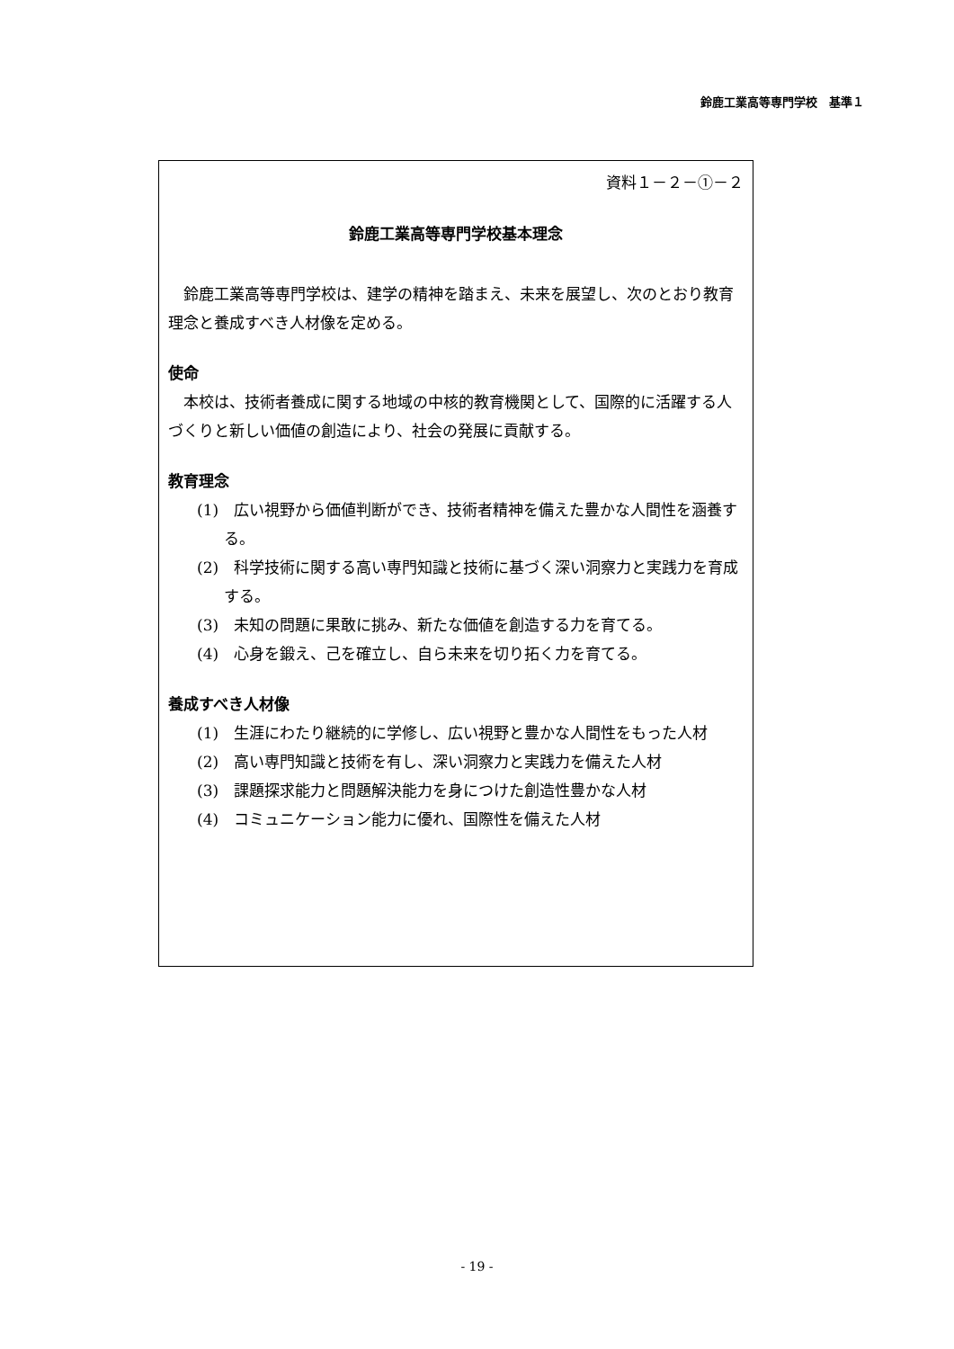鈴鹿工業高等専門学校　基準１
資料１－２－①－２
鈴鹿工業高等専門学校基本理念
　鈴鹿工業高等専門学校は、建学の精神を踏まえ、未来を展望し、次のとおり教育理念と養成すべき人材像を定める。
使命
　本校は、技術者養成に関する地域の中核的教育機関として、国際的に活躍する人づくりと新しい価値の創造により、社会の発展に貢献する。
教育理念
(1)　広い視野から価値判断ができ、技術者精神を備えた豊かな人間性を涵養する。
(2)　科学技術に関する高い専門知識と技術に基づく深い洞察力と実践力を育成する。
(3)　未知の問題に果敢に挑み、新たな価値を創造する力を育てる。
(4)　心身を鍛え、己を確立し、自ら未来を切り拓く力を育てる。
養成すべき人材像
(1)　生涯にわたり継続的に学修し、広い視野と豊かな人間性をもった人材
(2)　高い専門知識と技術を有し、深い洞察力と実践力を備えた人材
(3)　課題探求能力と問題解決能力を身につけた創造性豊かな人材
(4)　コミュニケーション能力に優れ、国際性を備えた人材
- 19 -